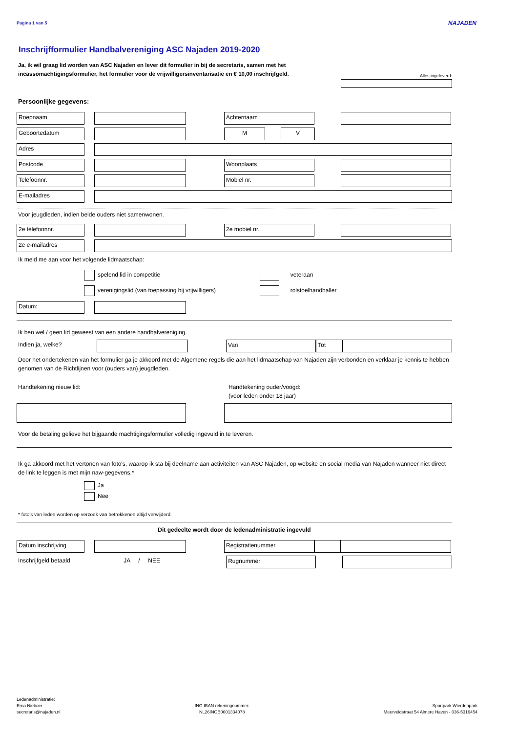Pagina 1 van 5
NAJADEN
Alles ingeleverd:
Inschrijfformulier Handbalvereniging ASC Najaden 2019-2020
Ja, ik wil graag lid worden van ASC Najaden en lever dit formulier in bij de secretaris, samen met het incassomachtigingsformulier, het formulier voor de vrijwilligersinventarisatie en € 10,00 inschrijfgeld.
Persoonlijke gegevens:
Roepnaam Achternaam
Geboortedatum M V
Adres
Postcode Woonplaats
Telefoonnr. Mobiel nr.
E-mailadres
Voor jeugdleden, indien beide ouders niet samenwonen.
2e telefoonnr. 2e mobiel nr.
2e e-mailadres
Ik meld me aan voor het volgende lidmaatschap:
spelend lid in competitie
verenigingslid (van toepassing bij vrijwilligers)
veteraan
rolstoelhandballer
Datum:
Ik ben wel / geen lid geweest van een andere handbalvereniging.
Indien ja, welke? Van Tot
Door het ondertekenen van het formulier ga je akkoord met de Algemene regels die aan het lidmaatschap van Najaden zijn verbonden en verklaar je kennis te hebben genomen van de Richtlijnen voor (ouders van) jeugdleden.
Handtekening nieuw lid: Handtekening ouder/voogd:
(voor leden onder 18 jaar)
Voor de betaling gelieve het bijgaande machtigingsformulier volledig ingevuld in te leveren.
Ik ga akkoord met het vertonen van foto's, waarop ik sta bij deelname aan activiteiten van ASC Najaden, op website en social media van Najaden wanneer niet direct de link te leggen is met mijn naw-gegevens.*
Ja
Nee
* foto's van leden worden op verzoek van betrokkenen altijd verwijderd.
Dit gedeelte wordt door de ledenadministratie ingevuld
Datum inschrijving Registratienummer
Inschrijfgeld betaald
JA / NEE Rugnummer
Ledenadministratie:
Erna Nieboer
secretaris@najaden.nl
ING IBAN rekeningnummer:
NL26INGB0001334078
Sportpark Wierdenpark
Meerveldstraat 54 Almere Haven - 036-5316454